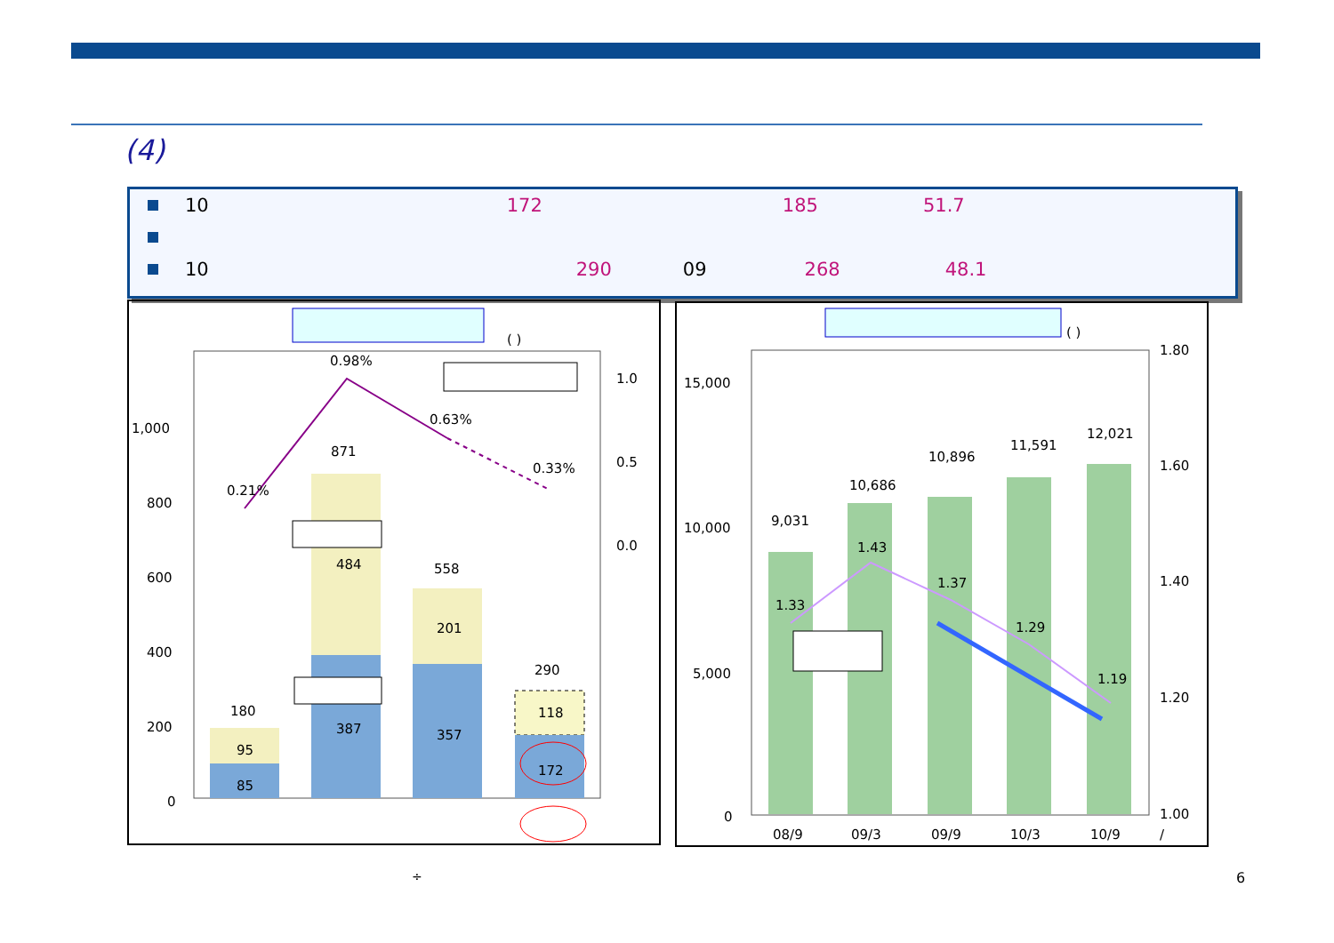(4)
10 172 185 51.7
10 290 09 268 48.1
( )
1,000
800
600
400
200
0
1.0
0.5
0.0
95
85
484
387
201
357
118
172
180
871
558
290
0.21%
0.98%
0.63%
0.33%
( )
15,000
10,000
5,000
0
1.80
1.60
1.40
1.20
1.00
9,031
10,686
10,896
11,591
12,021
1.33
1.43
1.37
1.29
1.19
08/9
09/3
09/9
10/3
10/9
/
÷ 6